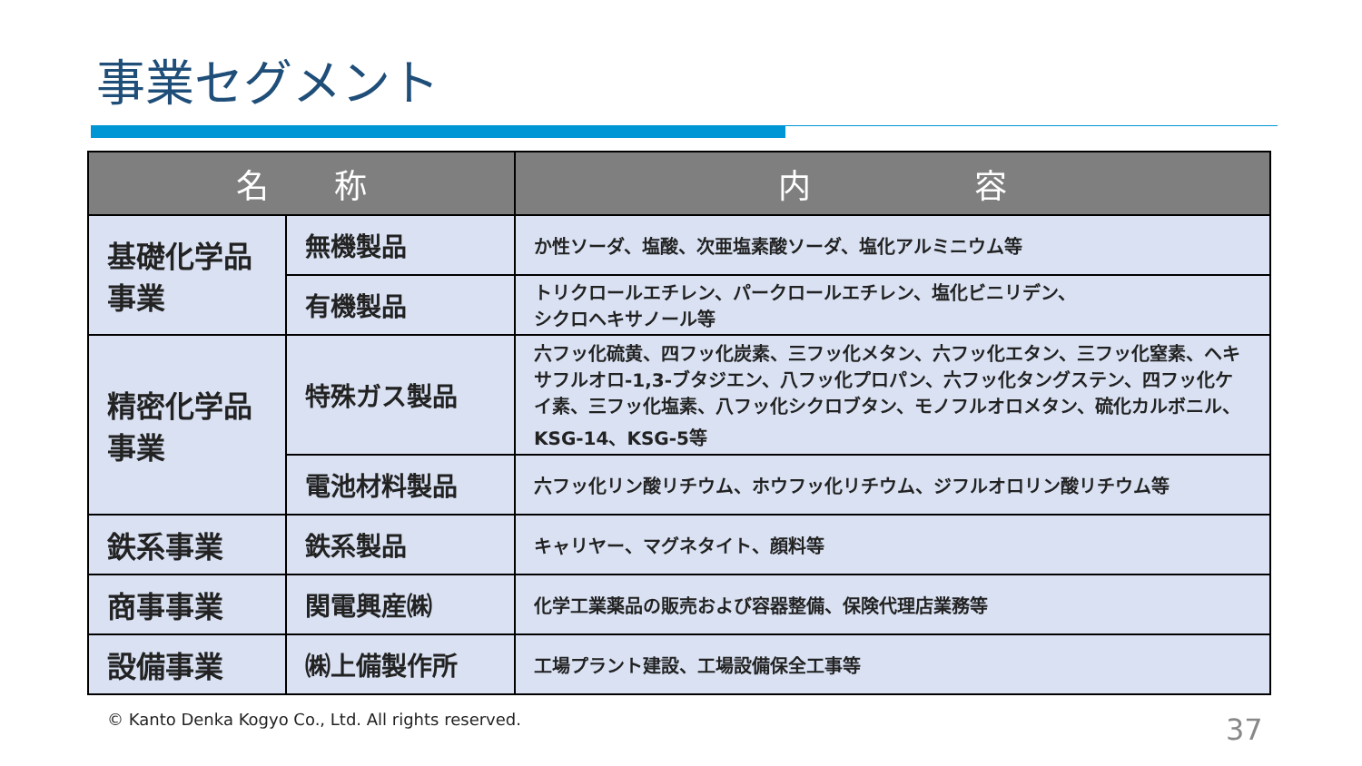事業セグメント
| 名 称 | | 内 容 |
| --- | --- | --- |
| 基礎化学品事業 | 無機製品 | か性ソーダ、塩酸、次亜塩素酸ソーダ、塩化アルミニウム等 |
| | 有機製品 | トリクロールエチレン、パークロールエチレン、塩化ビニリデン、 シクロヘキサノール等 |
| 精密化学品事業 | 特殊ガス製品 | 六フッ化硫黄、四フッ化炭素、三フッ化メタン、六フッ化エタン、三フッ化窒素、ヘキサフルオロ-1,3-ブタジエン、八フッ化プロパン、六フッ化タングステン、四フッ化ケイ素、三フッ化塩素、八フッ化シクロブタン、モノフルオロメタン、硫化カルボニル、KSG-14、KSG-5等 |
| | 電池材料製品 | 六フッ化リン酸リチウム、ホウフッ化リチウム、ジフルオロリン酸リチウム等 |
| 鉄系事業 | 鉄系製品 | キャリヤー、マグネタイト、顔料等 |
| 商事事業 | 関電興産㈱ | 化学工業薬品の販売および容器整備、保険代理店業務等 |
| 設備事業 | ㈱上備製作所 | 工場プラント建設、工場設備保全工事等 |
© Kanto Denka Kogyo Co., Ltd. All rights reserved.
37